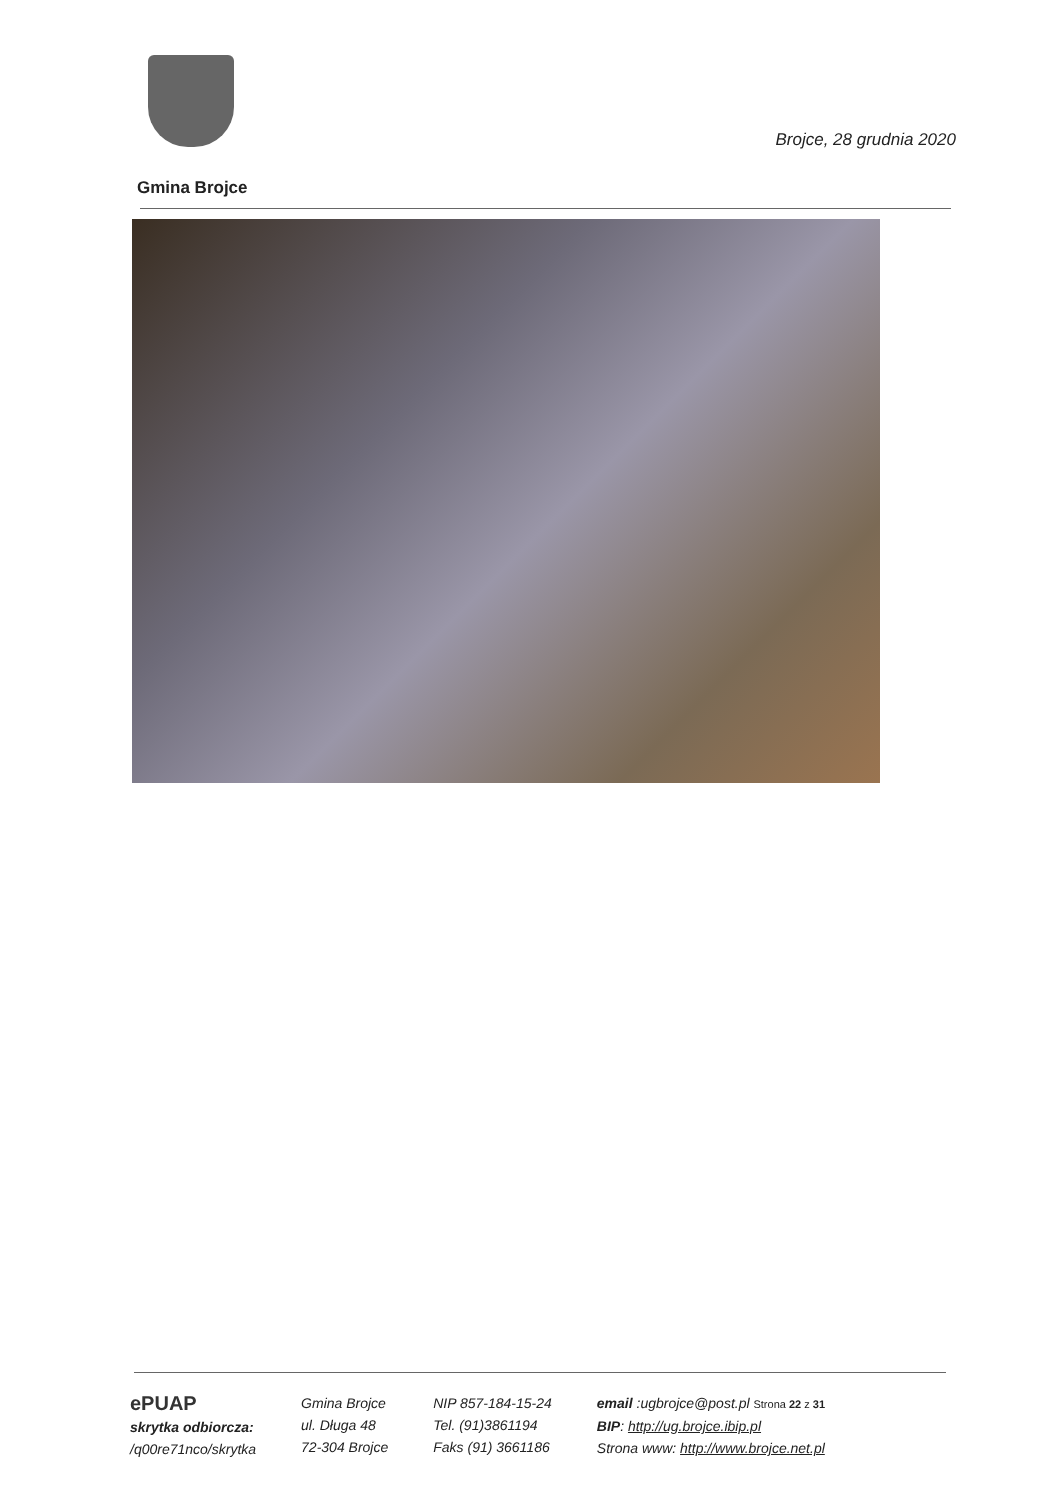Brojce, 28 grudnia 2020
Gmina Brojce
ePUAP
skrytka odbiorcza:
/q00re71nco/skrytka
Gmina Brojce
ul. Długa 48
72-304 Brojce
NIP 857-184-15-24
Tel. (91)3861194
Faks (91) 3661186
email :ugbrojce@post.pl Strona 22 z 31
BIP: http://ug.brojce.ibip.pl
Strona www: http://www.brojce.net.pl